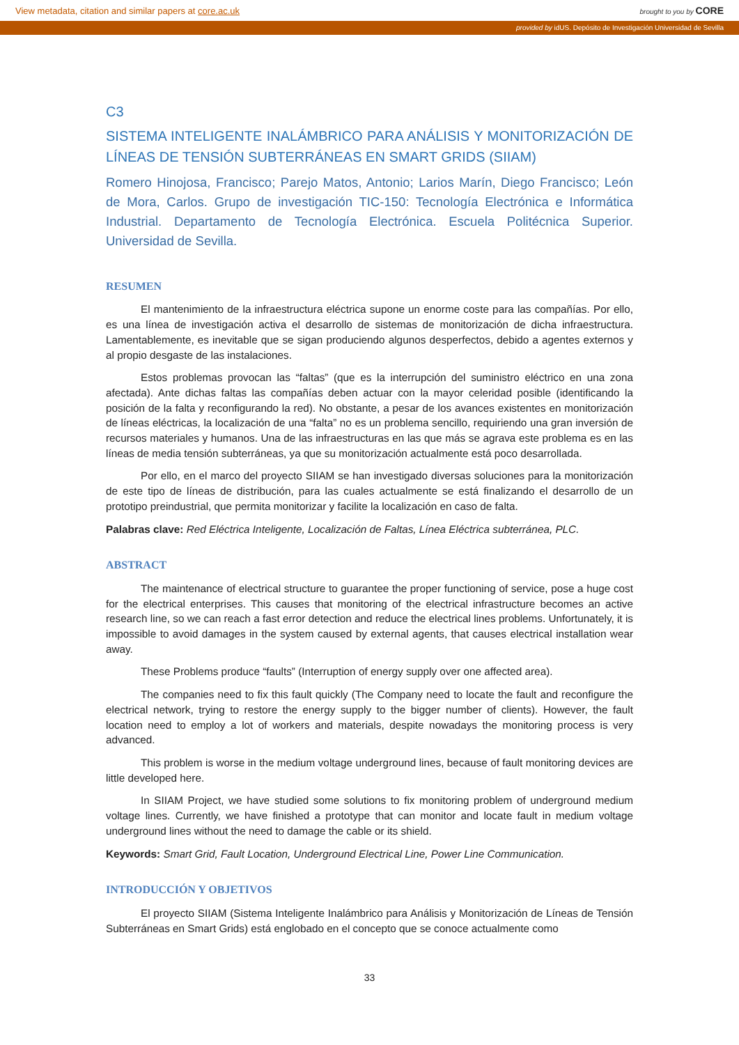View metadata, citation and similar papers at core.ac.uk brought to you by CORE
provided by idUS. Depósito de Investigación Universidad de Sevilla
C3
SISTEMA INTELIGENTE INALÁMBRICO PARA ANÁLISIS Y MONITORIZACIÓN DE LÍNEAS DE TENSIÓN SUBTERRÁNEAS EN SMART GRIDS (SIIAM)
Romero Hinojosa, Francisco; Parejo Matos, Antonio; Larios Marín, Diego Francisco; León de Mora, Carlos. Grupo de investigación TIC-150: Tecnología Electrónica e Informática Industrial. Departamento de Tecnología Electrónica. Escuela Politécnica Superior. Universidad de Sevilla.
RESUMEN
El mantenimiento de la infraestructura eléctrica supone un enorme coste para las compañías. Por ello, es una línea de investigación activa el desarrollo de sistemas de monitorización de dicha infraestructura. Lamentablemente, es inevitable que se sigan produciendo algunos desperfectos, debido a agentes externos y al propio desgaste de las instalaciones.
Estos problemas provocan las “faltas” (que es la interrupción del suministro eléctrico en una zona afectada). Ante dichas faltas las compañías deben actuar con la mayor celeridad posible (identificando la posición de la falta y reconfigurando la red). No obstante, a pesar de los avances existentes en monitorización de líneas eléctricas, la localización de una “falta” no es un problema sencillo, requiriendo una gran inversión de recursos materiales y humanos. Una de las infraestructuras en las que más se agrava este problema es en las líneas de media tensión subterráneas, ya que su monitorización actualmente está poco desarrollada.
Por ello, en el marco del proyecto SIIAM se han investigado diversas soluciones para la monitorización de este tipo de líneas de distribución, para las cuales actualmente se está finalizando el desarrollo de un prototipo preindustrial, que permita monitorizar y facilite la localización en caso de falta.
Palabras clave: Red Eléctrica Inteligente, Localización de Faltas, Línea Eléctrica subterránea, PLC.
ABSTRACT
The maintenance of electrical structure to guarantee the proper functioning of service, pose a huge cost for the electrical enterprises. This causes that monitoring of the electrical infrastructure becomes an active research line, so we can reach a fast error detection and reduce the electrical lines problems. Unfortunately, it is impossible to avoid damages in the system caused by external agents, that causes electrical installation wear away.
These Problems produce “faults” (Interruption of energy supply over one affected area).
The companies need to fix this fault quickly (The Company need to locate the fault and reconfigure the electrical network, trying to restore the energy supply to the bigger number of clients). However, the fault location need to employ a lot of workers and materials, despite nowadays the monitoring process is very advanced.
This problem is worse in the medium voltage underground lines, because of fault monitoring devices are little developed here.
In SIIAM Project, we have studied some solutions to fix monitoring problem of underground medium voltage lines. Currently, we have finished a prototype that can monitor and locate fault in medium voltage underground lines without the need to damage the cable or its shield.
Keywords: Smart Grid, Fault Location, Underground Electrical Line, Power Line Communication.
INTRODUCCIÓN Y OBJETIVOS
El proyecto SIIAM (Sistema Inteligente Inalámbrico para Análisis y Monitorización de Líneas de Tensión Subterráneas en Smart Grids) está englobado en el concepto que se conoce actualmente como
33